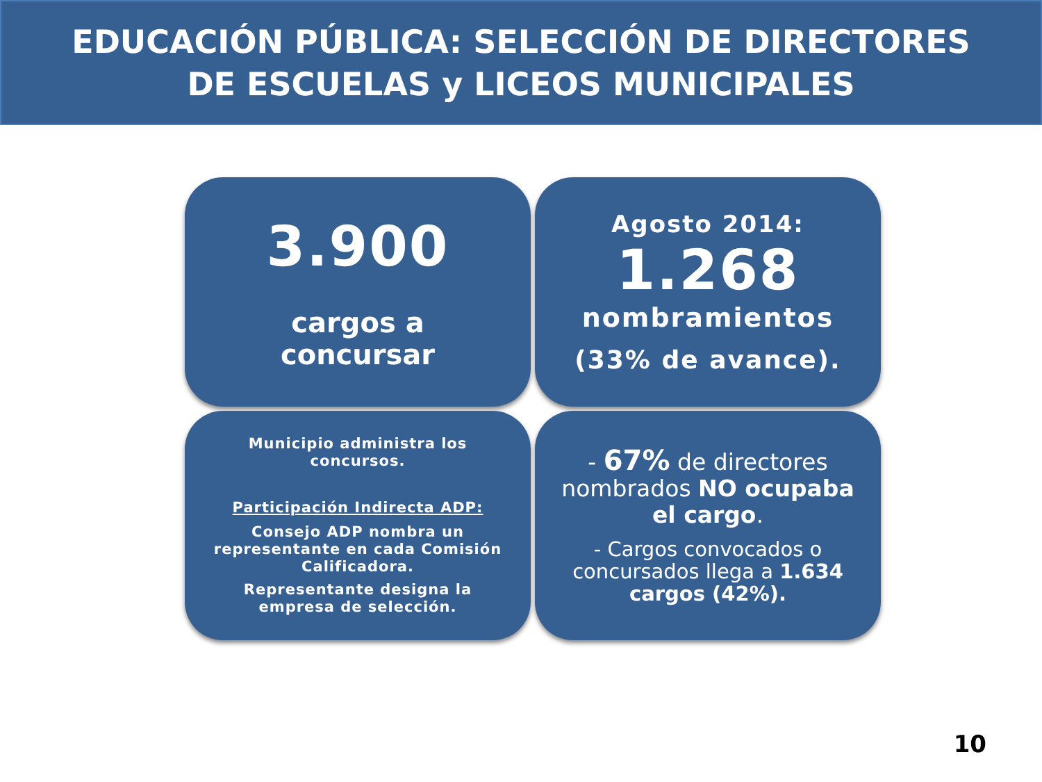EDUCACIÓN PÚBLICA: SELECCIÓN DE DIRECTORES
DE ESCUELAS y LICEOS MUNICIPALES
3.900
cargos a
concursar
Agosto 2014:
1.268
nombramientos
(33% de avance).
Municipio administra los concursos.
Participación Indirecta ADP:
Consejo ADP nombra un representante en cada Comisión Calificadora.
Representante designa la empresa de selección.
- 67% de directores nombrados NO ocupaba el cargo.
- Cargos convocados o concursados llega a 1.634 cargos (42%).
10